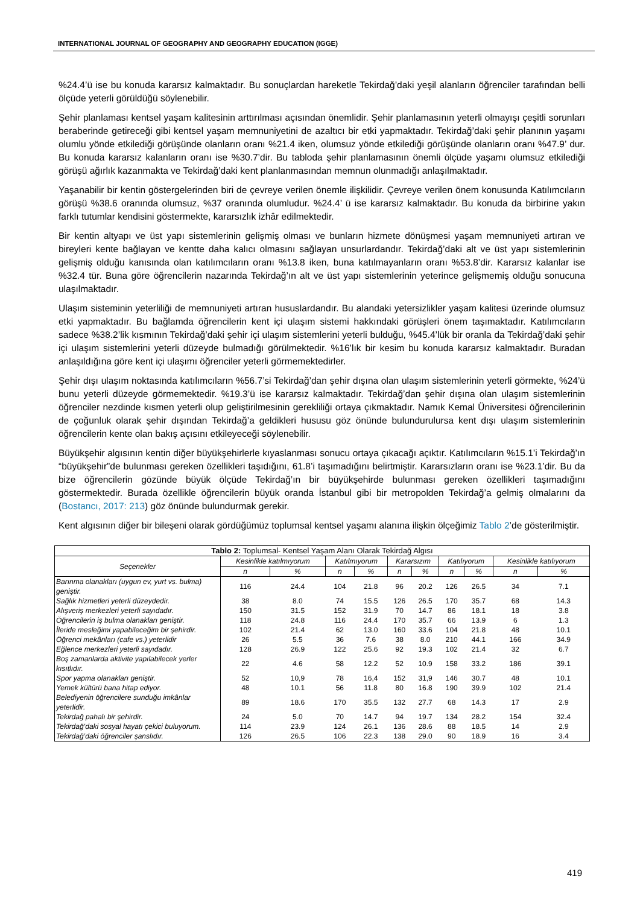INTERNATIONAL JOURNAL OF GEOGRAPHY AND GEOGRAPHY EDUCATION (IGGE)
%24.4’ü ise bu konuda kararsız kalmaktadır. Bu sonuçlardan hareketle Tekirdağ’daki yeşil alanların öğrenciler tarafından belli ölçüde yeterli görüldüğü söylenebilir.
Şehir planlaması kentsel yaşam kalitesinin arttırılması açısından önemlidir. Şehir planlamasının yeterli olmayışı çeşitli sorunları beraberinde getireceği gibi kentsel yaşam memnuniyetini de azaltıcı bir etki yapmaktadır. Tekirdağ’daki şehir planının yaşamı olumlu yönde etkilediği görüşünde olanların oranı %21.4 iken, olumsuz yönde etkilediği görüşünde olanların oranı %47.9’ dur. Bu konuda kararsız kalanların oranı ise %30.7’dir. Bu tabloda şehir planlamasının önemli ölçüde yaşamı olumsuz etkilediği görüşü ağırlık kazanmakta ve Tekirdağ’daki kent planlanmasından memnun olunmadığı anlaşılmaktadır.
Yaşanabilir bir kentin göstergelerinden biri de çevreye verilen önemle ilişkilidir. Çevreye verilen önem konusunda Katılımcıların görüşü %38.6 oranında olumsuz, %37 oranında olumludur. %24.4’ ü ise kararsız kalmaktadır. Bu konuda da birbirine yakın farklı tutumlar kendisini göstermekte, kararsızlık izhâr edilmektedir.
Bir kentin altyapı ve üst yapı sistemlerinin gelişmiş olması ve bunların hizmete dönüşmesi yaşam memnuniyeti artıran ve bireyleri kente bağlayan ve kentte daha kalıcı olmasını sağlayan unsurlardandır. Tekirdağ’daki alt ve üst yapı sistemlerinin gelişmiş olduğu kanısında olan katılımcıların oranı %13.8 iken, buna katılmayanların oranı %53.8’dir. Kararsız kalanlar ise %32.4 tür. Buna göre öğrencilerin nazarında Tekirdağ’ın alt ve üst yapı sistemlerinin yeterince gelişmemiş olduğu sonucuna ulaşılmaktadır.
Ulaşım sisteminin yeterliliği de memnuniyeti artıran hususlardandır. Bu alandaki yetersizlikler yaşam kalitesi üzerinde olumsuz etki yapmaktadır. Bu bağlamda öğrencilerin kent içi ulaşım sistemi hakkındaki görüşleri önem taşımaktadır. Katılımcıların sadece %38.2’lik kısmının Tekirdağ’daki şehir içi ulaşım sistemlerini yeterli bulduğu, %45.4’lük bir oranla da Tekirdağ’daki şehir içi ulaşım sistemlerini yeterli düzeyde bulmadığı görülmektedir. %16’lık bir kesim bu konuda kararsız kalmaktadır. Buradan anlaşıldığına göre kent içi ulaşımı öğrenciler yeterli görmemektedirler.
Şehir dışı ulaşım noktasında katılımcıların %56.7’si Tekirdağ’dan şehir dışına olan ulaşım sistemlerinin yeterli görmekte, %24’ü bunu yeterli düzeyde görmemektedir. %19.3’ü ise kararsız kalmaktadır. Tekirdağ’dan şehir dışına olan ulaşım sistemlerinin öğrenciler nezdinde kısmen yeterli olup geliştirilmesinin gerekliliği ortaya çıkmaktadır. Namık Kemal Üniversitesi öğrencilerinin de çoğunluk olarak şehir dışından Tekirdağ’a geldikleri hususu göz önünde bulundurulursa kent dışı ulaşım sistemlerinin öğrencilerin kente olan bakış açısını etkileyeceği söylenebilir.
Büyükşehir algısının kentin diğer büyükşehirlerle kıyaslanması sonucu ortaya çıkacağı açıktır. Katılımcıların %15.1’i Tekirdağ’ın “büyükşehir”de bulunması gereken özellikleri taşıdığını, 61.8’i taşımadığını belirtmiştir. Kararsızların oranı ise %23.1’dir. Bu da bize öğrencilerin gözünde büyük ölçüde Tekirdağ’ın bir büyükşehirde bulunması gereken özellikleri taşımadığını göstermektedir. Burada özellikle öğrencilerin büyük oranda İstanbul gibi bir metropolden Tekirdağ’a gelmiş olmalarını da (Bostancı, 2017: 213) göz önünde bulundurmak gerekir.
Kent algısının diğer bir bileşeni olarak gördüğümüz toplumsal kentsel yaşamı alanına ilişkin ölçeğimiz Tablo 2’de gösterilmiştir.
| Tablo 2: Toplumsal- Kentsel Yaşam Alanı Olarak Tekirdağ Algısı | | | | | | | | | | |
| --- | --- | --- | --- | --- | --- | --- | --- | --- | --- | --- |
| Seçenekler | Kesinlikle katılmıyorum | | Katılmıyorum | | Kararsızım | | Katılıyorum | | Kesinlikle katılıyorum | |
| | n | % | n | % | n | % | n | % | n | % |
| Barınma olanakları (uygun ev, yurt vs. bulma) geniştir. | 116 | 24.4 | 104 | 21.8 | 96 | 20.2 | 126 | 26.5 | 34 | 7.1 |
| Sağlık hizmetleri yeterli düzeydedir. | 38 | 8.0 | 74 | 15.5 | 126 | 26.5 | 170 | 35.7 | 68 | 14.3 |
| Alışveriş merkezleri yeterli sayıdadır. | 150 | 31.5 | 152 | 31.9 | 70 | 14.7 | 86 | 18.1 | 18 | 3.8 |
| Öğrencilerin iş bulma olanakları geniştir. | 118 | 24.8 | 116 | 24.4 | 170 | 35.7 | 66 | 13.9 | 6 | 1.3 |
| İleride mesleğimi yapabileceğim bir şehirdir. | 102 | 21.4 | 62 | 13.0 | 160 | 33.6 | 104 | 21.8 | 48 | 10.1 |
| Öğrenci mekânları (cafe vs.) yeterlidir | 26 | 5.5 | 36 | 7.6 | 38 | 8.0 | 210 | 44.1 | 166 | 34.9 |
| Eğlence merkezleri yeterli sayıdadır. | 128 | 26.9 | 122 | 25.6 | 92 | 19.3 | 102 | 21.4 | 32 | 6.7 |
| Boş zamanlarda aktivite yapılabilecek yerler kısıtlıdır. | 22 | 4.6 | 58 | 12.2 | 52 | 10.9 | 158 | 33.2 | 186 | 39.1 |
| Spor yapma olanakları geniştir. | 52 | 10,9 | 78 | 16,4 | 152 | 31,9 | 146 | 30.7 | 48 | 10.1 |
| Yemek kültürü bana hitap ediyor. | 48 | 10.1 | 56 | 11.8 | 80 | 16.8 | 190 | 39.9 | 102 | 21.4 |
| Belediyenin öğrencilere sunduğu imkânlar yeterlidir. | 89 | 18.6 | 170 | 35.5 | 132 | 27.7 | 68 | 14.3 | 17 | 2.9 |
| Tekirdağ pahalı bir şehirdir. | 24 | 5.0 | 70 | 14.7 | 94 | 19.7 | 134 | 28.2 | 154 | 32.4 |
| Tekirdağ’daki sosyal hayatı çekici buluyorum. | 114 | 23.9 | 124 | 26.1 | 136 | 28.6 | 88 | 18.5 | 14 | 2.9 |
| Tekirdağ’daki öğrenciler şanslıdır. | 126 | 26.5 | 106 | 22.3 | 138 | 29.0 | 90 | 18.9 | 16 | 3.4 |
419